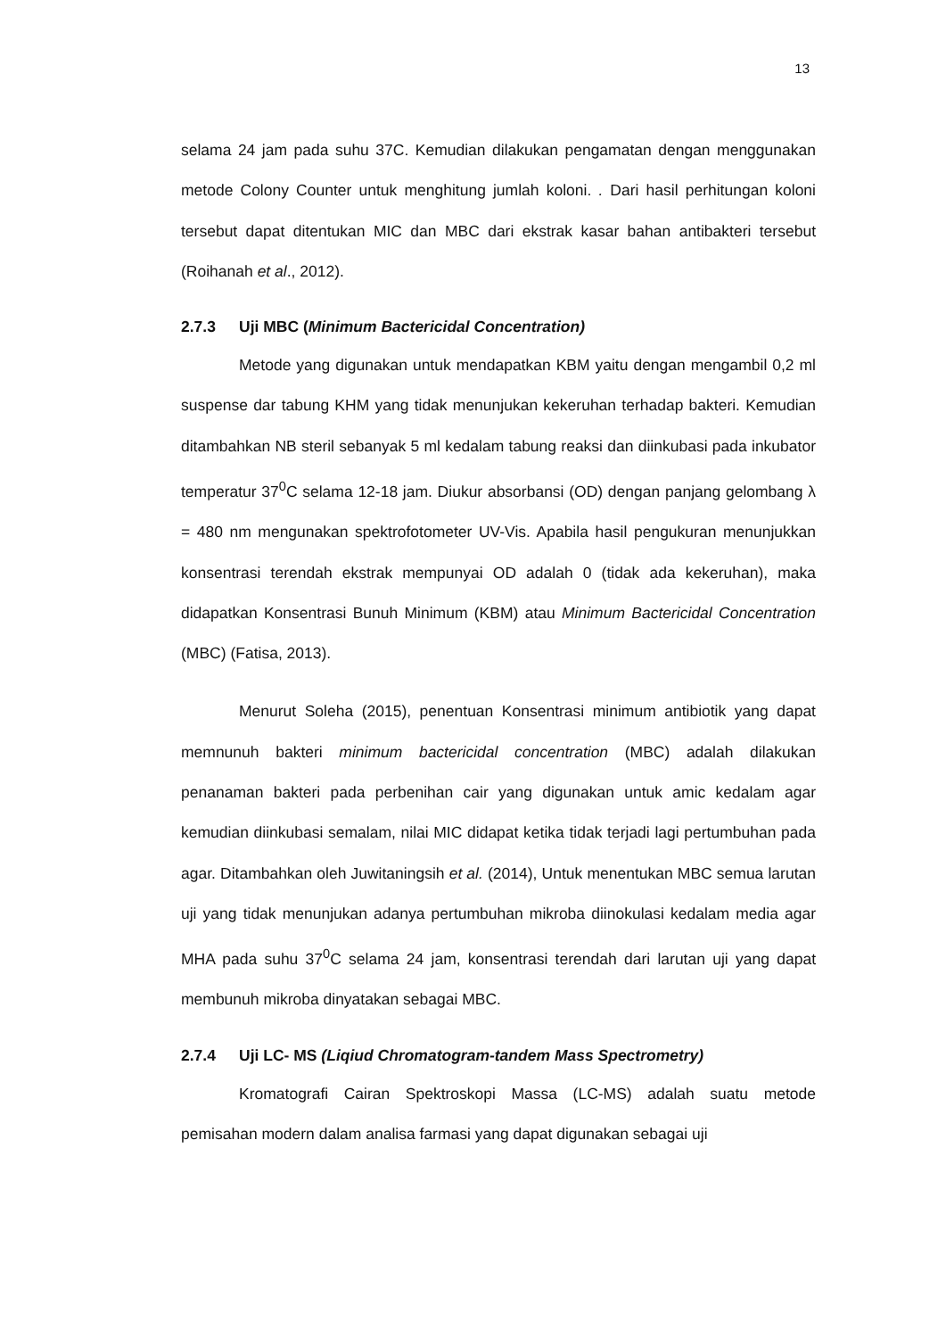13
selama 24 jam pada suhu 37C. Kemudian dilakukan pengamatan dengan menggunakan metode Colony Counter untuk menghitung jumlah koloni. . Dari hasil perhitungan koloni tersebut dapat ditentukan MIC dan MBC dari ekstrak kasar bahan antibakteri tersebut (Roihanah et al., 2012).
2.7.3 Uji MBC (Minimum Bactericidal Concentration)
Metode yang digunakan untuk mendapatkan KBM yaitu dengan mengambil 0,2 ml suspense dar tabung KHM yang tidak menunjukan kekeruhan terhadap bakteri. Kemudian ditambahkan NB steril sebanyak 5 ml kedalam tabung reaksi dan diinkubasi pada inkubator temperatur 37<sup>0</sup>C selama 12-18 jam. Diukur absorbansi (OD) dengan panjang gelombang λ = 480 nm mengunakan spektrofotometer UV-Vis. Apabila hasil pengukuran menunjukkan konsentrasi terendah ekstrak mempunyai OD adalah 0 (tidak ada kekeruhan), maka didapatkan Konsentrasi Bunuh Minimum (KBM) atau Minimum Bactericidal Concentration (MBC) (Fatisa, 2013).
Menurut Soleha (2015), penentuan Konsentrasi minimum antibiotik yang dapat memnunuh bakteri minimum bactericidal concentration (MBC) adalah dilakukan penanaman bakteri pada perbenihan cair yang digunakan untuk amic kedalam agar kemudian diinkubasi semalam, nilai MIC didapat ketika tidak terjadi lagi pertumbuhan pada agar. Ditambahkan oleh Juwitaningsih et al. (2014), Untuk menentukan MBC semua larutan uji yang tidak menunjukan adanya pertumbuhan mikroba diinokulasi kedalam media agar MHA pada suhu 37<sup>0</sup>C selama 24 jam, konsentrasi terendah dari larutan uji yang dapat membunuh mikroba dinyatakan sebagai MBC.
2.7.4 Uji LC- MS (Liqiud Chromatogram-tandem Mass Spectrometry)
Kromatografi Cairan Spektroskopi Massa (LC-MS) adalah suatu metode pemisahan modern dalam analisa farmasi yang dapat digunakan sebagai uji